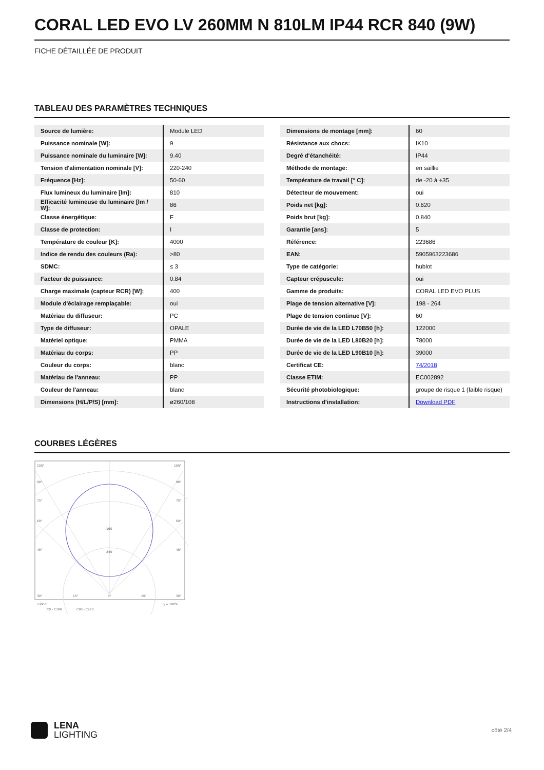CORAL LED EVO LV 260MM N 810LM IP44 RCR 840 (9W)
FICHE DÉTAILLÉE DE PRODUIT
TABLEAU DES PARAMÈTRES TECHNIQUES
| Source de lumière: | Module LED |
| Puissance nominale [W]: | 9 |
| Puissance nominale du luminaire [W]: | 9.40 |
| Tension d'alimentation nominale [V]: | 220-240 |
| Fréquence [Hz]: | 50-60 |
| Flux lumineux du luminaire [lm]: | 810 |
| Efficacité lumineuse du luminaire [lm / W]: | 86 |
| Classe énergétique: | F |
| Classe de protection: | I |
| Température de couleur [K]: | 4000 |
| Indice de rendu des couleurs (Ra): | >80 |
| SDMC: | ≤ 3 |
| Facteur de puissance: | 0.84 |
| Charge maximale (capteur RCR) [W]: | 400 |
| Module d'éclairage remplaçable: | oui |
| Matériau du diffuseur: | PC |
| Type de diffuseur: | OPALE |
| Matériel optique: | PMMA |
| Matériau du corps: | PP |
| Couleur du corps: | blanc |
| Matériau de l'anneau: | PP |
| Couleur de l'anneau: | blanc |
| Dimensions (H/L/P/S) [mm]: | ø260/108 |
| Dimensions de montage [mm]: | 60 |
| Résistance aux chocs: | IK10 |
| Degré d'étanchéité: | IP44 |
| Méthode de montage: | en saillie |
| Température de travail [° C]: | de -20 à +35 |
| Détecteur de mouvement: | oui |
| Poids net [kg]: | 0.620 |
| Poids brut [kg]: | 0.840 |
| Garantie [ans]: | 5 |
| Référence: | 223686 |
| EAN: | 5905963223686 |
| Type de catégorie: | hublot |
| Capteur crépuscule: | oui |
| Gamme de produits: | CORAL LED EVO PLUS |
| Plage de tension alternative [V]: | 198 - 264 |
| Plage de tension continue [V]: | 60 |
| Durée de vie de la LED L70B50 [h]: | 122000 |
| Durée de vie de la LED L80B20 [h]: | 78000 |
| Durée de vie de la LED L90B10 [h]: | 39000 |
| Certificat CE: | 74/2018 |
| Classe ETIM: | EC002892 |
| Sécurité photobiologique: | groupe de risque 1 (faible risque) |
| Instructions d'installation: | Download PDF |
COURBES LÉGÈRES
105°
105°
90°
90°
75°
75°
60°
60°
45°
45°
160
240
30°
15°
0°
15°
30°
cd/klm
η = 100%
C0 - C180
C90 - C270
LENA
LIGHTING
côté 2/4